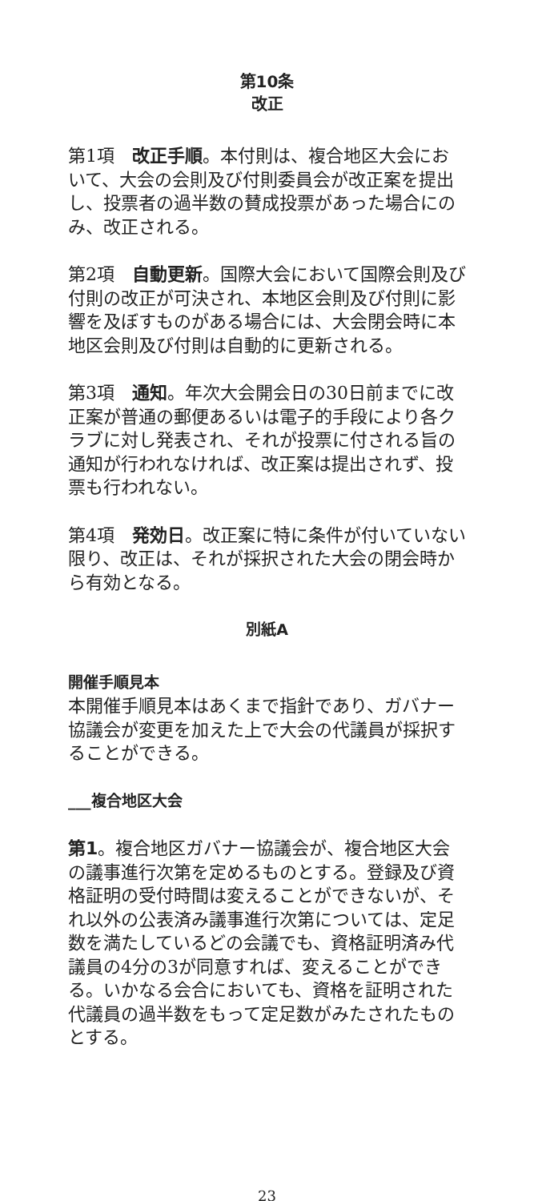第10条
改正
第1項　改正手順。本付則は、複合地区大会において、大会の会則及び付則委員会が改正案を提出し、投票者の過半数の賛成投票があった場合にのみ、改正される。
第2項　自動更新。国際大会において国際会則及び付則の改正が可決され、本地区会則及び付則に影響を及ぼすものがある場合には、大会閉会時に本地区会則及び付則は自動的に更新される。
第3項　通知。年次大会開会日の30日前までに改正案が普通の郵便あるいは電子的手段により各クラブに対し発表され、それが投票に付される旨の通知が行われなければ、改正案は提出されず、投票も行われない。
第4項　発効日。改正案に特に条件が付いていない限り、改正は、それが採択された大会の閉会時から有効となる。
別紙A
開催手順見本
本開催手順見本はあくまで指針であり、ガバナー協議会が変更を加えた上で大会の代議員が採択することができる。
___複合地区大会
第1。複合地区ガバナー協議会が、複合地区大会の議事進行次第を定めるものとする。登録及び資格証明の受付時間は変えることができないが、それ以外の公表済み議事進行次第については、定足数を満たしているどの会議でも、資格証明済み代議員の4分の3が同意すれば、変えることができる。いかなる会合においても、資格を証明された代議員の過半数をもって定足数がみたされたものとする。
23